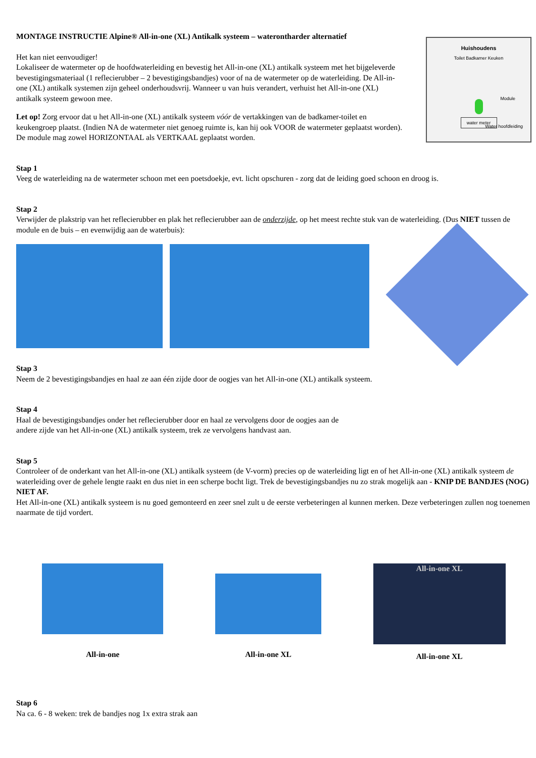MONTAGE INSTRUCTIE Alpine® All-in-one (XL) Antikalk systeem – waterontharder alternatief
Het kan niet eenvoudiger!
Lokaliseer de watermeter op de hoofdwaterleiding en bevestig het All-in-one (XL) antikalk systeem met het bijgeleverde bevestigingsmateriaal (1 reflecierubber – 2 bevestigingsbandjes) voor of na de watermeter op de waterleiding. De All-in-one (XL) antikalk systemen zijn geheel onderhoudsvrij. Wanneer u van huis verandert, verhuist het All-in-one (XL) antikalk systeem gewoon mee.
Let op! Zorg ervoor dat u het All-in-one (XL) antikalk systeem vóór de vertakkingen van de badkamer-toilet en keukengroep plaatst. (Indien NA de watermeter niet genoeg ruimte is, kan hij ook VOOR de watermeter geplaatst worden). De module mag zowel HORIZONTAAL als VERTKAAL geplaatst worden.
Huishoudens
Toilet Badkamer Keuken
Module
water meter
Water hoofdleiding
Stap 1
Veeg de waterleiding na de watermeter schoon met een poetsdoekje, evt. licht opschuren - zorg dat de leiding goed schoon en droog is.
Stap 2
Verwijder de plakstrip van het reflecierubber en plak het reflecierubber aan de onderzijde, op het meest rechte stuk van de waterleiding. (Dus NIET tussen de module en de buis – en evenwijdig aan de waterbuis):
Stap 3
Neem de 2 bevestigingsbandjes en haal ze aan één zijde door de oogjes van het All-in-one (XL) antikalk systeem.
Stap 4
Haal de bevestigingsbandjes onder het reflecierubber door en haal ze vervolgens door de oogjes aan de
andere zijde van het All-in-one (XL) antikalk systeem, trek ze vervolgens handvast aan.
Stap 5
Controleer of de onderkant van het All-in-one (XL) antikalk systeem (de V-vorm) precies op de waterleiding ligt en of het All-in-one (XL) antikalk systeem de waterleiding over de gehele lengte raakt en dus niet in een scherpe bocht ligt. Trek de bevestigingsbandjes nu zo strak mogelijk aan - KNIP DE BANDJES (NOG) NIET AF.
Het All-in-one (XL) antikalk systeem is nu goed gemonteerd en zeer snel zult u de eerste verbeteringen al kunnen merken. Deze verbeteringen zullen nog toenemen naarmate de tijd vordert.
All-in-one All-in-one XL
All-in-one XL
All-in-one XL
Stap 6
Na ca. 6 - 8 weken: trek de bandjes nog 1x extra strak aan